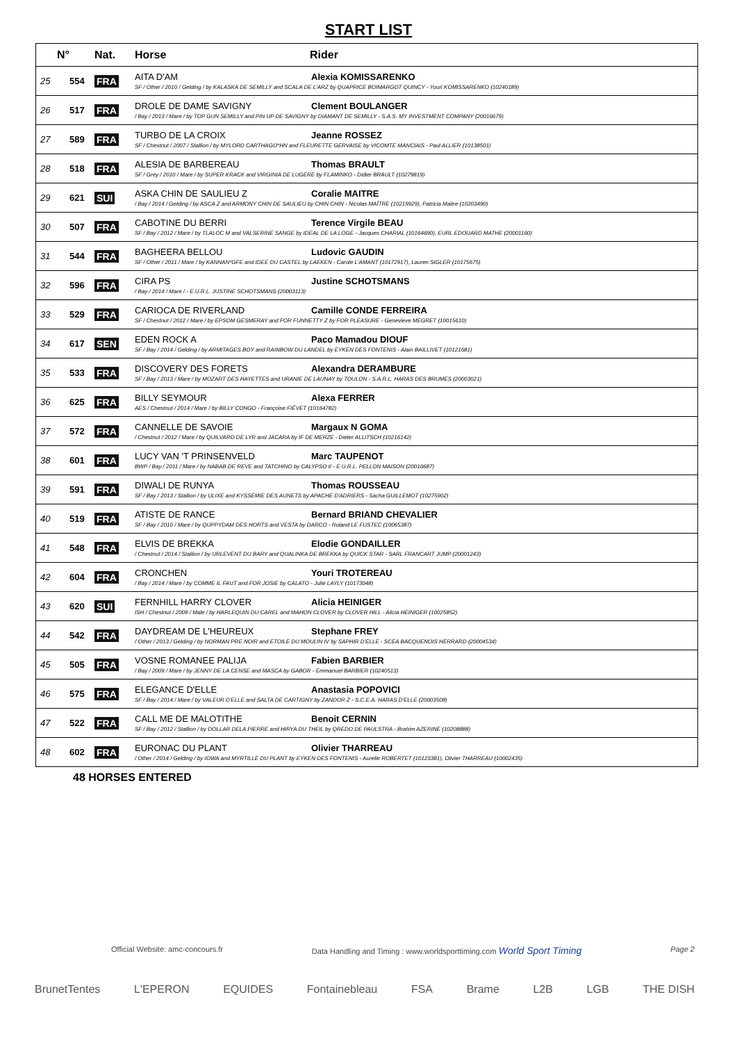START LIST
| N° | | Nat. | Horse | Rider |
| --- | --- | --- | --- | --- |
| 25 | 554 | FRA | AITA D'AM Alexia KOMISSARENKO SF / Other / 2010 / Gelding / by KALASKA DE SEMILLY and SCALA DE L'ARZ by QUAPRICE BOIMARGOT QUINCY - Youri KOMISSARENKO (10240189) | |
| 26 | 517 | FRA | DROLE DE DAME SAVIGNY Clement BOULANGER / Bay / 2013 / Mare / by TOP GUN SEMILLY and PIN UP DE SAVIGNY by DIAMANT DE SEMILLY - S.A.S. MY INVESTMENT COMPANY (20016679) | |
| 27 | 589 | FRA | TURBO DE LA CROIX Jeanne ROSSEZ SF / Chestnut / 2007 / Stallion / by MYLORD CARTHAGO*HN and FLEURETTE GERVAISE by VICOMTE MANCIAIS - Paul ALLIER (10138501) | |
| 28 | 518 | FRA | ALESIA DE BARBEREAU Thomas BRAULT SF / Grey / 2010 / Mare / by SUPER KRACK and VIRGINIA DE LUGERE by FLAMINKO - Didier BRAULT (10279819) | |
| 29 | 621 | SUI | ASKA CHIN DE SAULIEU Z Coralie MAITRE / Bay / 2014 / Gelding / by ASCA Z and ARMONY CHIN DE SAULIEU by CHIN CHIN - Nicolas MAÎTRE (10219929), Patricia Maitre (10203490) | |
| 30 | 507 | FRA | CABOTINE DU BERRI Terence Virgile BEAU SF / Bay / 2012 / Mare / by TLALOC M and VALSERINE SANGE by IDEAL DE LA LOGE - Jacques CHARIAL (10164690), EURL EDOUARD MATHE (20001160) | |
| 31 | 544 | FRA | BAGHEERA BELLOU Ludovic GAUDIN SF / Other / 2011 / Mare / by KANNAN*GFE and IDEE DU CASTEL by LAEKEN - Carole L'AMANT (10172917), Lauren SIGLER (10175675) | |
| 32 | 596 | FRA | CIRA PS Justine SCHOTSMANS / Bay / 2014 / Mare / - E.U.R.L. JUSTINE SCHOTSMANS (20003113) | |
| 33 | 529 | FRA | CARIOCA DE RIVERLAND Camille CONDE FERREIRA SF / Chestnut / 2012 / Mare / by EPSOM GESMERAY and FOR FUNNETTY Z by FOR PLEASURE - Genevieve MEGRET (10015610) | |
| 34 | 617 | SEN | EDEN ROCK A Paco Mamadou DIOUF SF / Bay / 2014 / Gelding / by ARMITAGES BOY and RAINBOW DU LANDEL by EYKEN DES FONTENIS - Alain BAILLIVET (10121681) | |
| 35 | 533 | FRA | DISCOVERY DES FORETS Alexandra DERAMBURE SF / Bay / 2013 / Mare / by MOZART DES HAYETTES and URANIE DE LAUNAY by TOULON - S.A.R.L. HARAS DES BRUMES (20003021) | |
| 36 | 625 | FRA | BILLY SEYMOUR Alexa FERRER AES / Chestnut / 2014 / Mare / by BILLY CONGO - Françoise FIÉVET (10164782) | |
| 37 | 572 | FRA | CANNELLE DE SAVOIE Margaux N GOMA / Chestnut / 2012 / Mare / by QUILVARO DE LYR and JACARA by IF DE MERZE - Dieter ALLITSCH (10216142) | |
| 38 | 601 | FRA | LUCY VAN 'T PRINSENVELD Marc TAUPENOT BWP / Bay / 2011 / Mare / by NABAB DE REVE and TATCHINO by CALYPSO II - E.U.R.L. PELLON MAISON (20016687) | |
| 39 | 591 | FRA | DIWALI DE RUNYA Thomas ROUSSEAU SF / Bay / 2013 / Stallion / by ULIXE and KYSSEMIE DES AUNETS by APACHE D'ADRIERS - Sacha GUILLEMOT (10275902) | |
| 40 | 519 | FRA | ATISTE DE RANCE Bernard BRIAND CHEVALIER SF / Bay / 2010 / Mare / by QUPPYDAM DES HORTS and VESTA by DARCO - Roland LE FUSTEC (10065387) | |
| 41 | 548 | FRA | ELVIS DE BREKKA Elodie GONDAILLER / Chestnut / 2014 / Stallion / by URLEVENT DU BARY and QUALINKA DE BREKKA by QUICK STAR - SARL FRANCART JUMP (20001243) | |
| 42 | 604 | FRA | CRONCHEN Youri TROTEREAU / Bay / 2014 / Mare / by COMME IL FAUT and FOR JOSIE by CALATO - Julie LAYLY (10173048) | |
| 43 | 620 | SUI | FERNHILL HARRY CLOVER Alicia HEINIGER ISH / Chestnut / 2009 / Male / by HARLEQUIN DU CAREL and MAHON CLOVER by CLOVER HILL - Alicia HEINIGER (10025852) | |
| 44 | 542 | FRA | DAYDREAM DE L'HEUREUX Stephane FREY / Other / 2013 / Gelding / by NORMAN PRE NOIR and ETOILE DU MOULIN IV by SAPHIR D'ELLE - SCEA BACQUENOIS HERRARD (20004534) | |
| 45 | 505 | FRA | VOSNE ROMANEE PALIJA Fabien BARBIER / Bay / 2009 / Mare / by JENNY DE LA CENSE and MASCA by GABOR - Emmanuel BARBIER (10240513) | |
| 46 | 575 | FRA | ELEGANCE D'ELLE Anastasia POPOVICI SF / Bay / 2014 / Mare / by VALEUR D'ELLE and SALTA DE CARTIGNY by ZANDOR Z - S.C.E.A. HARAS D'ELLE (20003508) | |
| 47 | 522 | FRA | CALL ME DE MALOTITHE Benoit CERNIN SF / Bay / 2012 / Stallion / by DOLLAR DELA PIERRE and HIRYA DU THEIL by QREDO DE PAULSTRA - Brahim AZERINE (10208888) | |
| 48 | 602 | FRA | EURONAC DU PLANT Olivier THARREAU / Other / 2014 / Gelding / by IOWA and MYRTILLE DU PLANT by EYKEN DES FONTENIS - Aurelie ROBERTET (10123381), Olivier THARREAU (10002435) | |
48 HORSES ENTERED
Official Website: amc-concours.fr Data Handling and Timing : www.worldsporttiming.com World Sport Timing Page 2
BrunetTentes L'EPERON EQUIDES Fontainebleau FSA Brame L2B LGB THE DISH